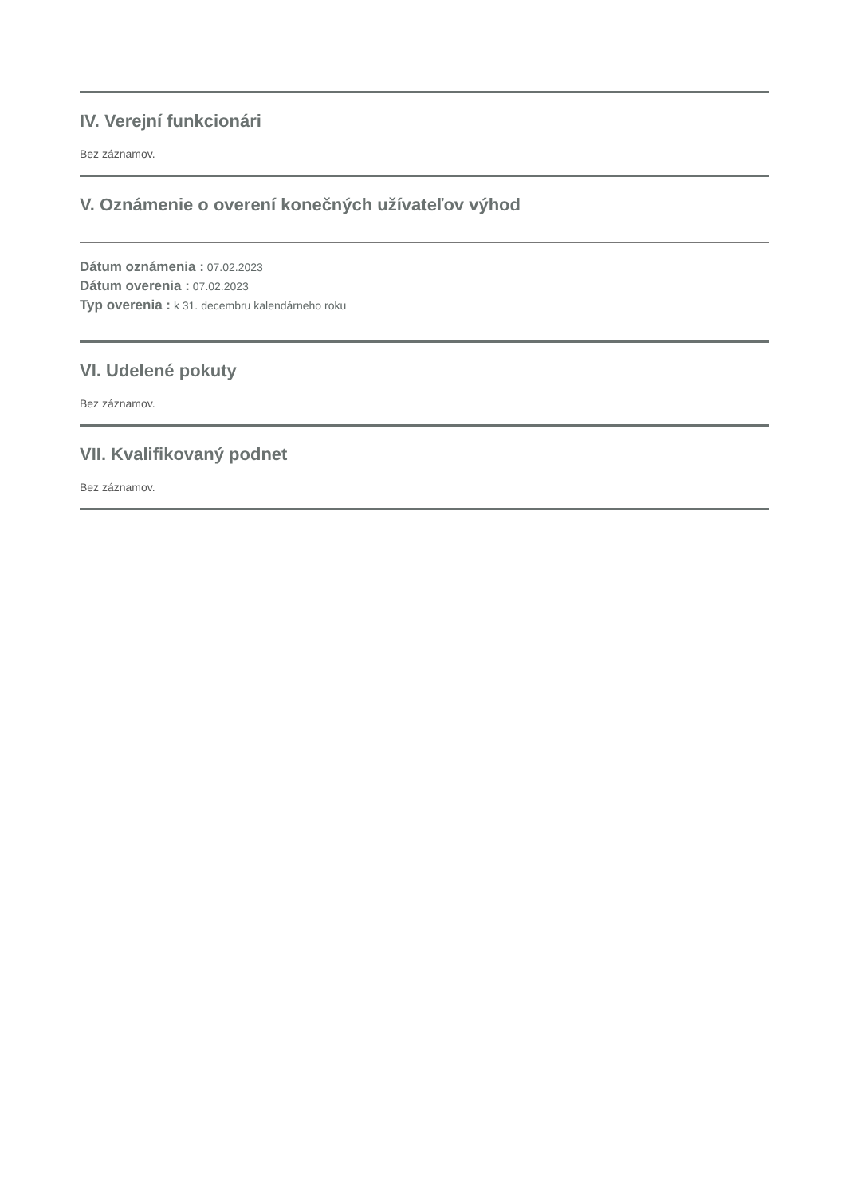IV. Verejní funkcionári
Bez záznamov.
V. Oznámenie o overení konečných užívateľov výhod
Dátum oznámenia : 07.02.2023
Dátum overenia : 07.02.2023
Typ overenia : k 31. decembru kalendárneho roku
VI. Udelené pokuty
Bez záznamov.
VII. Kvalifikovaný podnet
Bez záznamov.